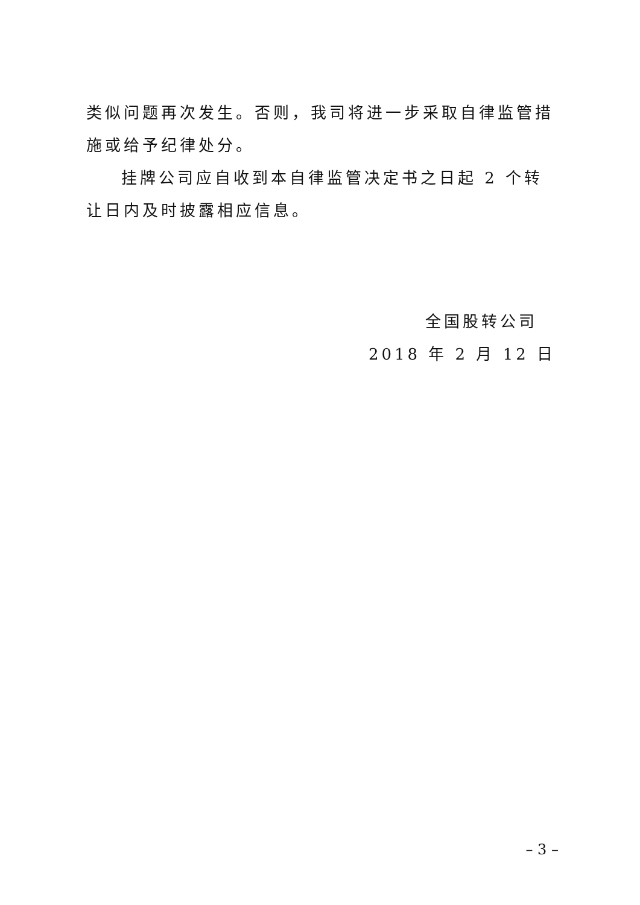类似问题再次发生。否则，我司将进一步采取自律监管措施或给予纪律处分。
挂牌公司应自收到本自律监管决定书之日起 2 个转让日内及时披露相应信息。
全国股转公司
2018 年 2 月 12 日
– 3 –